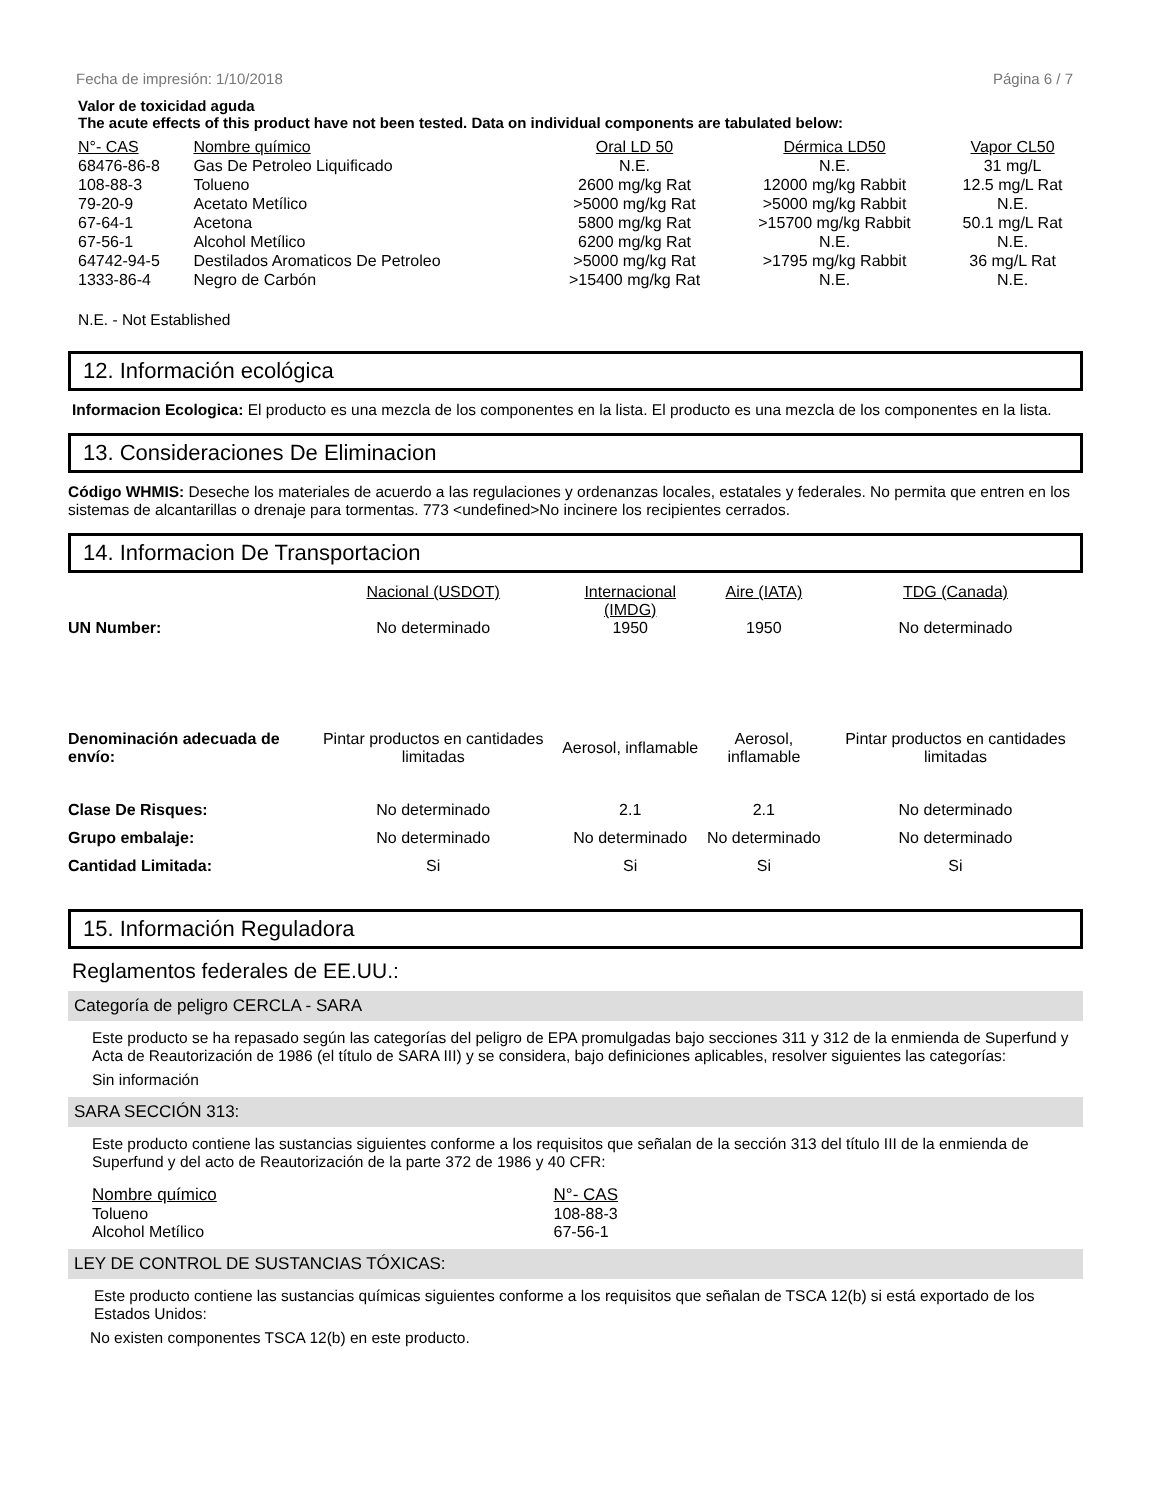Fecha de impresión: 1/10/2018 Página 6 / 7
Valor de toxicidad aguda
The acute effects of this product have not been tested. Data on individual components are tabulated below:
| N°- CAS | Nombre químico | Oral LD 50 | Dérmica LD50 | Vapor CL50 |
| --- | --- | --- | --- | --- |
| 68476-86-8 | Gas De Petroleo Liquificado | N.E. | N.E. | 31 mg/L |
| 108-88-3 | Tolueno | 2600 mg/kg Rat | 12000 mg/kg Rabbit | 12.5 mg/L Rat |
| 79-20-9 | Acetato Metílico | >5000 mg/kg Rat | >5000 mg/kg Rabbit | N.E. |
| 67-64-1 | Acetona | 5800 mg/kg Rat | >15700 mg/kg Rabbit | 50.1 mg/L Rat |
| 67-56-1 | Alcohol Metílico | 6200 mg/kg Rat | N.E. | N.E. |
| 64742-94-5 | Destilados Aromaticos De Petroleo | >5000 mg/kg Rat | >1795 mg/kg Rabbit | 36 mg/L Rat |
| 1333-86-4 | Negro de Carbón | >15400 mg/kg Rat | N.E. | N.E. |
N.E. - Not Established
12. Información ecológica
Informacion Ecologica: El producto es una mezcla de los componentes en la lista. El producto es una mezcla de los componentes en la lista.
13. Consideraciones De Eliminacion
Código WHMIS: Deseche los materiales de acuerdo a las regulaciones y ordenanzas locales, estatales y federales. No permita que entren en los sistemas de alcantarillas o drenaje para tormentas. 773 <undefined>No incinere los recipientes cerrados.
14. Informacion De Transportacion
| | Nacional (USDOT) | Internacional (IMDG) | Aire (IATA) | TDG (Canada) |
| --- | --- | --- | --- | --- |
| UN Number: | No determinado | 1950 | 1950 | No determinado |
| Denominación adecuada de envío: | Pintar productos en cantidades limitadas | Aerosol, inflamable | Aerosol, inflamable | Pintar productos en cantidades limitadas |
| Clase De Risques: | No determinado | 2.1 | 2.1 | No determinado |
| Grupo embalaje: | No determinado | No determinado | No determinado | No determinado |
| Cantidad Limitada: | Si | Si | Si | Si |
15. Información Reguladora
Reglamentos federales de EE.UU.:
Categoría de peligro CERCLA - SARA
Este producto se ha repasado según las categorías del peligro de EPA promulgadas bajo secciones 311 y 312 de la enmienda de Superfund y Acta de Reautorización de 1986 (el título de SARA III) y se considera, bajo definiciones aplicables, resolver siguientes las categorías:
Sin información
SARA SECCIÓN 313:
Este producto contiene las sustancias siguientes conforme a los requisitos que señalan de la sección 313 del título III de la enmienda de Superfund y del acto de Reautorización de la parte 372 de 1986 y 40 CFR:
| Nombre químico | N°- CAS |
| --- | --- |
| Tolueno | 108-88-3 |
| Alcohol Metílico | 67-56-1 |
LEY DE CONTROL DE SUSTANCIAS TÓXICAS:
Este producto contiene las sustancias químicas siguientes conforme a los requisitos que señalan de TSCA 12(b) si está exportado de los Estados Unidos:
No existen componentes TSCA 12(b) en este producto.